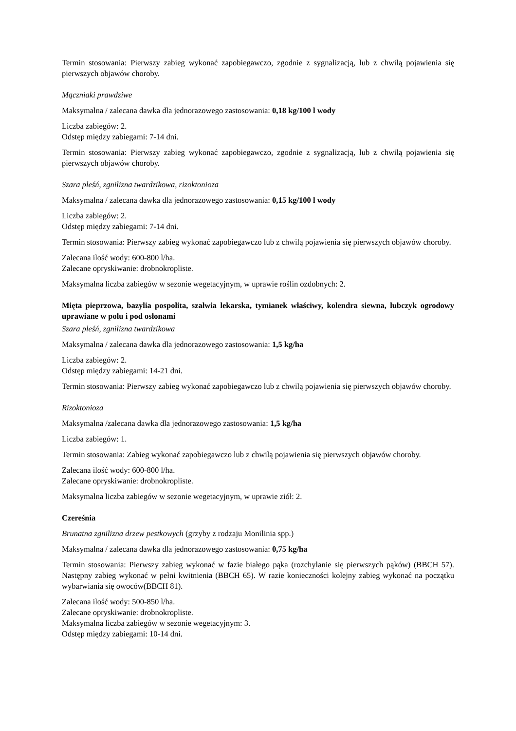Termin stosowania: Pierwszy zabieg wykonać zapobiegawczo, zgodnie z sygnalizacją, lub z chwilą pojawienia się pierwszych objawów choroby.
Mączniaki prawdziwe
Maksymalna / zalecana dawka dla jednorazowego zastosowania: 0,18 kg/100 l wody
Liczba zabiegów: 2.
Odstęp między zabiegami: 7-14 dni.
Termin stosowania: Pierwszy zabieg wykonać zapobiegawczo, zgodnie z sygnalizacją, lub z chwilą pojawienia się pierwszych objawów choroby.
Szara pleśń, zgnilizna twardzikowa, rizoktonioza
Maksymalna / zalecana dawka dla jednorazowego zastosowania: 0,15 kg/100 l wody
Liczba zabiegów: 2.
Odstęp między zabiegami: 7-14 dni.
Termin stosowania: Pierwszy zabieg wykonać zapobiegawczo lub z chwilą pojawienia się pierwszych objawów choroby.
Zalecana ilość wody: 600-800 l/ha.
Zalecane opryskiwanie: drobnokropliste.
Maksymalna liczba zabiegów w sezonie wegetacyjnym, w uprawie roślin ozdobnych: 2.
Mięta pieprzowa, bazylia pospolita, szałwia lekarska, tymianek właściwy, kolendra siewna, lubczyk ogrodowy uprawiane w polu i pod osłonami
Szara pleśń, zgnilizna twardzikowa
Maksymalna / zalecana dawka dla jednorazowego zastosowania: 1,5 kg/ha
Liczba zabiegów: 2.
Odstęp między zabiegami: 14-21 dni.
Termin stosowania: Pierwszy zabieg wykonać zapobiegawczo lub z chwilą pojawienia się pierwszych objawów choroby.
Rizoktonioza
Maksymalna /zalecana dawka dla jednorazowego zastosowania: 1,5 kg/ha
Liczba zabiegów: 1.
Termin stosowania: Zabieg wykonać zapobiegawczo lub z chwilą pojawienia się pierwszych objawów choroby.
Zalecana ilość wody: 600-800 l/ha.
Zalecane opryskiwanie: drobnokropliste.
Maksymalna liczba zabiegów w sezonie wegetacyjnym, w uprawie ziół: 2.
Czereśnia
Brunatna zgnilizna drzew pestkowych (grzyby z rodzaju Monilinia spp.)
Maksymalna / zalecana dawka dla jednorazowego zastosowania: 0,75 kg/ha
Termin stosowania: Pierwszy zabieg wykonać w fazie białego pąka (rozchylanie się pierwszych pąków) (BBCH 57). Następny zabieg wykonać w pełni kwitnienia (BBCH 65). W razie konieczności kolejny zabieg wykonać na początku wybarwiania się owoców(BBCH 81).
Zalecana ilość wody: 500-850 l/ha.
Zalecane opryskiwanie: drobnokropliste.
Maksymalna liczba zabiegów w sezonie wegetacyjnym: 3.
Odstęp między zabiegami: 10-14 dni.